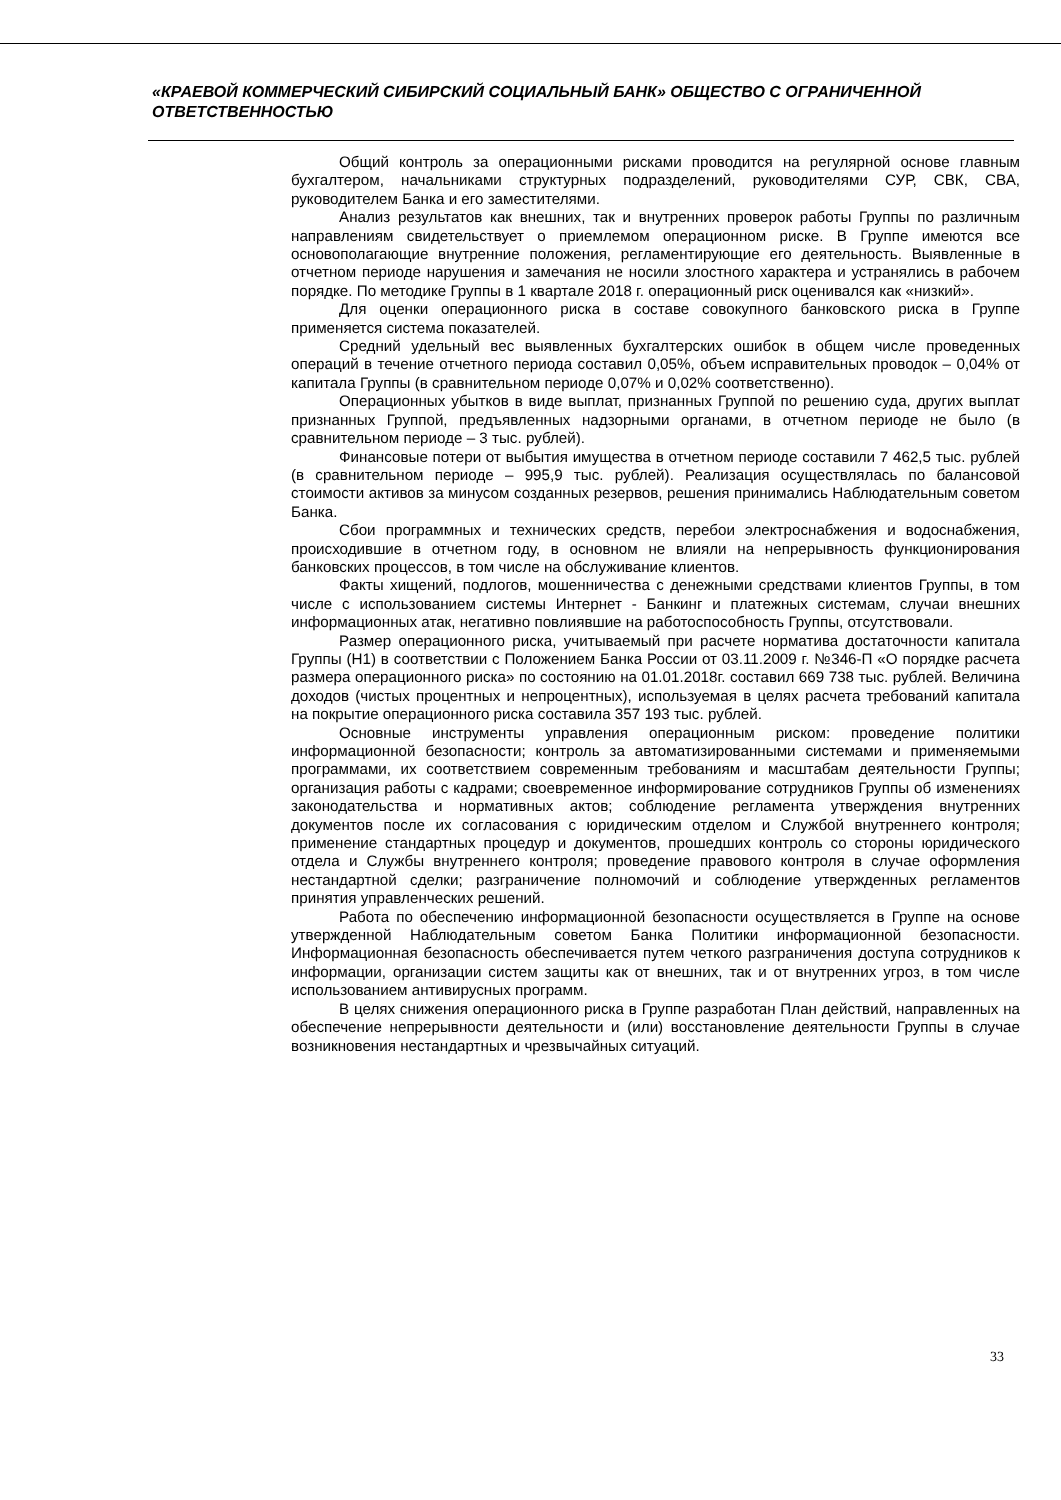«КРАЕВОЙ КОММЕРЧЕСКИЙ СИБИРСКИЙ СОЦИАЛЬНЫЙ БАНК» ОБЩЕСТВО С ОГРАНИЧЕННОЙ ОТВЕТСТВЕННОСТЬЮ
Общий контроль за операционными рисками проводится на регулярной основе главным бухгалтером, начальниками структурных подразделений, руководителями СУР, СВК, СВА, руководителем Банка и его заместителями.
Анализ результатов как внешних, так и внутренних проверок работы Группы по различным направлениям свидетельствует о приемлемом операционном риске. В Группе имеются все основополагающие внутренние положения, регламентирующие его деятельность. Выявленные в отчетном периоде нарушения и замечания не носили злостного характера и устранялись в рабочем порядке. По методике Группы в 1 квартале 2018 г. операционный риск оценивался как «низкий».
Для оценки операционного риска в составе совокупного банковского риска в Группе применяется система показателей.
Средний удельный вес выявленных бухгалтерских ошибок в общем числе проведенных операций в течение отчетного периода составил 0,05%, объем исправительных проводок – 0,04% от капитала Группы (в сравнительном периоде 0,07% и 0,02% соответственно).
Операционных убытков в виде выплат, признанных Группой по решению суда, других выплат признанных Группой, предъявленных надзорными органами, в отчетном периоде не было (в сравнительном периоде – 3 тыс. рублей).
Финансовые потери от выбытия имущества в отчетном периоде составили 7 462,5 тыс. рублей (в сравнительном периоде – 995,9 тыс. рублей). Реализация осуществлялась по балансовой стоимости активов за минусом созданных резервов, решения принимались Наблюдательным советом Банка.
Сбои программных и технических средств, перебои электроснабжения и водоснабжения, происходившие в отчетном году, в основном не влияли на непрерывность функционирования банковских процессов, в том числе на обслуживание клиентов.
Факты хищений, подлогов, мошенничества с денежными средствами клиентов Группы, в том числе с использованием системы Интернет - Банкинг и платежных системам, случаи внешних информационных атак, негативно повлиявшие на работоспособность Группы, отсутствовали.
Размер операционного риска, учитываемый при расчете норматива достаточности капитала Группы (Н1) в соответствии с Положением Банка России от 03.11.2009 г. №346-П «О порядке расчета размера операционного риска» по состоянию на 01.01.2018г. составил 669 738 тыс. рублей. Величина доходов (чистых процентных и непроцентных), используемая в целях расчета требований капитала на покрытие операционного риска составила 357 193 тыс. рублей.
Основные инструменты управления операционным риском: проведение политики информационной безопасности; контроль за автоматизированными системами и применяемыми программами, их соответствием современным требованиям и масштабам деятельности Группы; организация работы с кадрами; своевременное информирование сотрудников Группы об изменениях законодательства и нормативных актов; соблюдение регламента утверждения внутренних документов после их согласования с юридическим отделом и Службой внутреннего контроля; применение стандартных процедур и документов, прошедших контроль со стороны юридического отдела и Службы внутреннего контроля; проведение правового контроля в случае оформления нестандартной сделки; разграничение полномочий и соблюдение утвержденных регламентов принятия управленческих решений.
Работа по обеспечению информационной безопасности осуществляется в Группе на основе утвержденной Наблюдательным советом Банка Политики информационной безопасности. Информационная безопасность обеспечивается путем четкого разграничения доступа сотрудников к информации, организации систем защиты как от внешних, так и от внутренних угроз, в том числе использованием антивирусных программ.
В целях снижения операционного риска в Группе разработан План действий, направленных на обеспечение непрерывности деятельности и (или) восстановление деятельности Группы в случае возникновения нестандартных и чрезвычайных ситуаций.
33